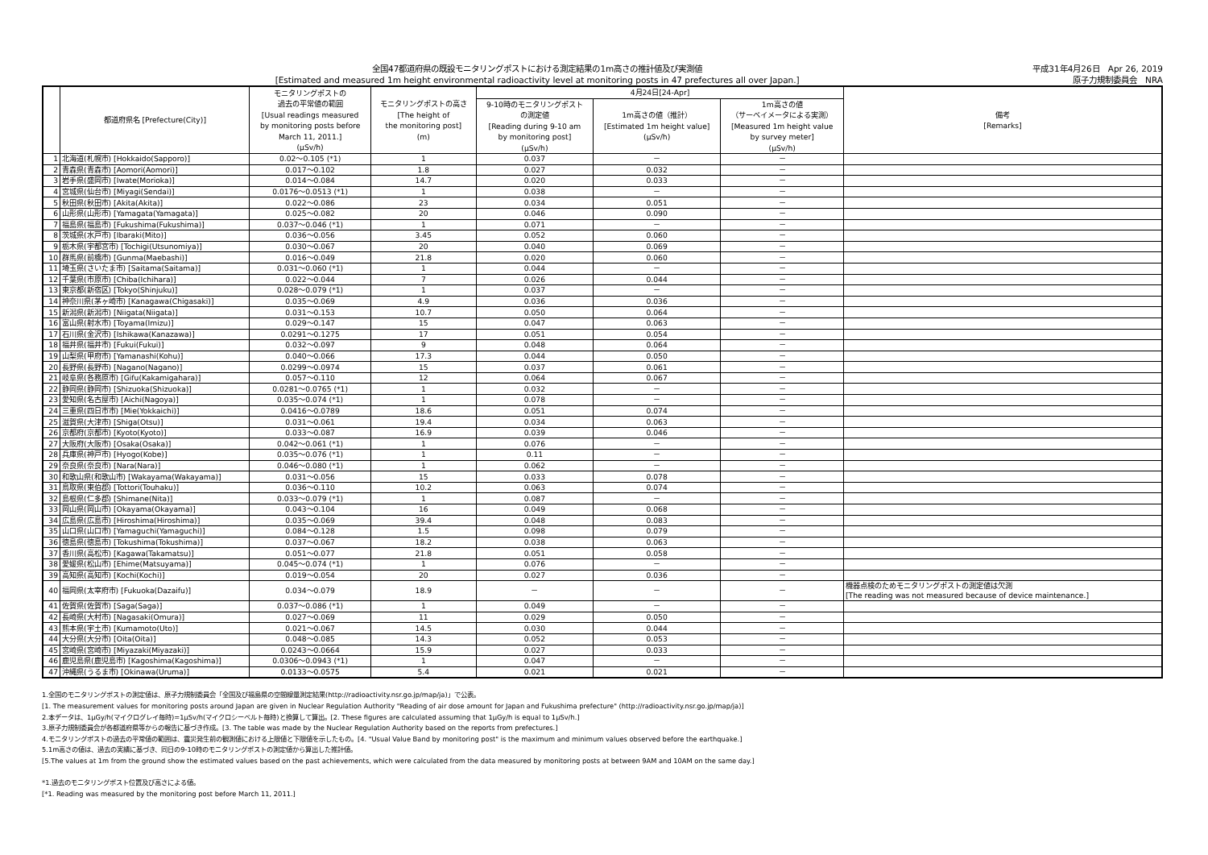全国47都道府県の既設モニタリングポストにおける測定結果の1m高さの推計値及び実測値
[Estimated and measured 1m height environmental radioactivity level at monitoring posts in 47 prefectures all over Japan.]
平成31年4月26日　Apr 26, 2019
原子力規制委員会　NRA
| | 都道府県名 [Prefecture(City)] | モニタリングポストの 過去の平常値の範囲 [Usual readings measured by monitoring posts before March 11, 2011.] (μSv/h) | モニタリングポストの高さ [The height of the monitoring post] (m) | 4月24日[24-Apr] | | | 備考 [Remarks] |
| --- | --- | --- | --- | --- | --- | --- | --- |
| | | | | 9-10時のモニタリングポスト の測定値 [Reading during 9-10 am by monitoring post] (μSv/h) | 1m高さの値（推計） [Estimated 1m height value] (μSv/h) | 1m高さの値 （サーベイメータによる実測） [Measured 1m height value by survey meter] (μSv/h) | |
| 1 | 北海道(札幌市) [Hokkaido(Sapporo)] | 0.02～0.105 (*1) | 1 | 0.037 | － | － | |
| 2 | 青森県(青森市) [Aomori(Aomori)] | 0.017～0.102 | 1.8 | 0.027 | 0.032 | － | |
| 3 | 岩手県(盛岡市) [Iwate(Morioka)] | 0.014～0.084 | 14.7 | 0.020 | 0.033 | － | |
| 4 | 宮城県(仙台市) [Miyagi(Sendai)] | 0.0176～0.0513 (*1) | 1 | 0.038 | － | － | |
| 5 | 秋田県(秋田市) [Akita(Akita)] | 0.022～0.086 | 23 | 0.034 | 0.051 | － | |
| 6 | 山形県(山形市) [Yamagata(Yamagata)] | 0.025～0.082 | 20 | 0.046 | 0.090 | － | |
| 7 | 福島県(福島市) [Fukushima(Fukushima)] | 0.037～0.046 (*1) | 1 | 0.071 | － | － | |
| 8 | 茨城県(水戸市) [Ibaraki(Mito)] | 0.036～0.056 | 3.45 | 0.052 | 0.060 | － | |
| 9 | 栃木県(宇都宮市) [Tochigi(Utsunomiya)] | 0.030～0.067 | 20 | 0.040 | 0.069 | － | |
| 10 | 群馬県(前橋市) [Gunma(Maebashi)] | 0.016～0.049 | 21.8 | 0.020 | 0.060 | － | |
| 11 | 埼玉県(さいたま市) [Saitama(Saitama)] | 0.031～0.060 (*1) | 1 | 0.044 | － | － | |
| 12 | 千葉県(市原市) [Chiba(Ichihara)] | 0.022～0.044 | 7 | 0.026 | 0.044 | － | |
| 13 | 東京都(新宿区) [Tokyo(Shinjuku)] | 0.028～0.079 (*1) | 1 | 0.037 | － | － | |
| 14 | 神奈川県(茅ヶ崎市) [Kanagawa(Chigasaki)] | 0.035～0.069 | 4.9 | 0.036 | 0.036 | － | |
| 15 | 新潟県(新潟市) [Niigata(Niigata)] | 0.031～0.153 | 10.7 | 0.050 | 0.064 | － | |
| 16 | 富山県(射水市) [Toyama(Imizu)] | 0.029～0.147 | 15 | 0.047 | 0.063 | － | |
| 17 | 石川県(金沢市) [Ishikawa(Kanazawa)] | 0.0291～0.1275 | 17 | 0.051 | 0.054 | － | |
| 18 | 福井県(福井市) [Fukui(Fukui)] | 0.032～0.097 | 9 | 0.048 | 0.064 | － | |
| 19 | 山梨県(甲府市) [Yamanashi(Kohu)] | 0.040～0.066 | 17.3 | 0.044 | 0.050 | － | |
| 20 | 長野県(長野市) [Nagano(Nagano)] | 0.0299～0.0974 | 15 | 0.037 | 0.061 | － | |
| 21 | 岐阜県(各務原市) [Gifu(Kakamigahara)] | 0.057～0.110 | 12 | 0.064 | 0.067 | － | |
| 22 | 静岡県(静岡市) [Shizuoka(Shizuoka)] | 0.0281～0.0765 (*1) | 1 | 0.032 | － | － | |
| 23 | 愛知県(名古屋市) [Aichi(Nagoya)] | 0.035～0.074 (*1) | 1 | 0.078 | － | － | |
| 24 | 三重県(四日市市) [Mie(Yokkaichi)] | 0.0416～0.0789 | 18.6 | 0.051 | 0.074 | － | |
| 25 | 滋賀県(大津市) [Shiga(Otsu)] | 0.031～0.061 | 19.4 | 0.034 | 0.063 | － | |
| 26 | 京都府(京都市) [Kyoto(Kyoto)] | 0.033～0.087 | 16.9 | 0.039 | 0.046 | － | |
| 27 | 大阪府(大阪市) [Osaka(Osaka)] | 0.042～0.061 (*1) | 1 | 0.076 | － | － | |
| 28 | 兵庫県(神戸市) [Hyogo(Kobe)] | 0.035～0.076 (*1) | 1 | 0.11 | － | － | |
| 29 | 奈良県(奈良市) [Nara(Nara)] | 0.046～0.080 (*1) | 1 | 0.062 | － | － | |
| 30 | 和歌山県(和歌山市) [Wakayama(Wakayama)] | 0.031～0.056 | 15 | 0.033 | 0.078 | － | |
| 31 | 鳥取県(東伯郡) [Tottori(Touhaku)] | 0.036～0.110 | 10.2 | 0.063 | 0.074 | － | |
| 32 | 島根県(仁多郡) [Shimane(Nita)] | 0.033～0.079 (*1) | 1 | 0.087 | － | － | |
| 33 | 岡山県(岡山市) [Okayama(Okayama)] | 0.043～0.104 | 16 | 0.049 | 0.068 | － | |
| 34 | 広島県(広島市) [Hiroshima(Hiroshima)] | 0.035～0.069 | 39.4 | 0.048 | 0.083 | － | |
| 35 | 山口県(山口市) [Yamaguchi(Yamaguchi)] | 0.084～0.128 | 1.5 | 0.098 | 0.079 | － | |
| 36 | 徳島県(徳島市) [Tokushima(Tokushima)] | 0.037～0.067 | 18.2 | 0.038 | 0.063 | － | |
| 37 | 香川県(高松市) [Kagawa(Takamatsu)] | 0.051～0.077 | 21.8 | 0.051 | 0.058 | － | |
| 38 | 愛媛県(松山市) [Ehime(Matsuyama)] | 0.045～0.074 (*1) | 1 | 0.076 | － | － | |
| 39 | 高知県(高知市) [Kochi(Kochi)] | 0.019～0.054 | 20 | 0.027 | 0.036 | － | |
| 40 | 福岡県(太宰府市) [Fukuoka(Dazaifu)] | 0.034～0.079 | 18.9 | － | － | － | 機器点検のためモニタリングポストの測定値は欠測 [The reading was not measured because of device maintenance.] |
| 41 | 佐賀県(佐賀市) [Saga(Saga)] | 0.037～0.086 (*1) | 1 | 0.049 | － | － | |
| 42 | 長崎県(大村市) [Nagasaki(Omura)] | 0.027～0.069 | 11 | 0.029 | 0.050 | － | |
| 43 | 熊本県(宇土市) [Kumamoto(Uto)] | 0.021～0.067 | 14.5 | 0.030 | 0.044 | － | |
| 44 | 大分県(大分市) [Oita(Oita)] | 0.048～0.085 | 14.3 | 0.052 | 0.053 | － | |
| 45 | 宮崎県(宮崎市) [Miyazaki(Miyazaki)] | 0.0243～0.0664 | 15.9 | 0.027 | 0.033 | － | |
| 46 | 鹿児島県(鹿児島市) [Kagoshima(Kagoshima)] | 0.0306～0.0943 (*1) | 1 | 0.047 | － | － | |
| 47 | 沖縄県(うるま市) [Okinawa(Uruma)] | 0.0133～0.0575 | 5.4 | 0.021 | 0.021 | － | |
1.全国のモニタリングポストの測定値は、原子力規制委員会「全国及び福島県の空間線量測定結果(http://radioactivity.nsr.go.jp/map/ja)」で公表。
[1. The measurement values for monitoring posts around Japan are given in Nuclear Regulation Authority "Reading of air dose amount for Japan and Fukushima prefecture" (http://radioactivity.nsr.go.jp/map/ja)]
2.本データは、1μGy/h(マイクログレイ毎時)=1μSv/h(マイクロシーベルト毎時)と換算して算出。[2. These figures are calculated assuming that 1μGy/h is equal to 1μSv/h.]
3.原子力規制委員会が各都道府県等からの報告に基づき作成。[3. The table was made by the Nuclear Regulation Authority based on the reports from prefectures.]
4.モニタリングポストの過去の平常値の範囲は、震災発生前の観測値における上限値と下限値を示したもの。[4. "Usual Value Band by monitoring post" is the maximum and minimum values observed before the earthquake.]
5.1m高さの値は、過去の実績に基づき、同日の9-10時のモニタリングポストの測定値から算出した推計値。
[5.The values at 1m from the ground show the estimated values based on the past achievements, which were calculated from the data measured by monitoring posts at between 9AM and 10AM on the same day.]
*1.過去のモニタリングポスト位置及び高さによる値。
[*1. Reading was measured by the monitoring post before March 11, 2011.]